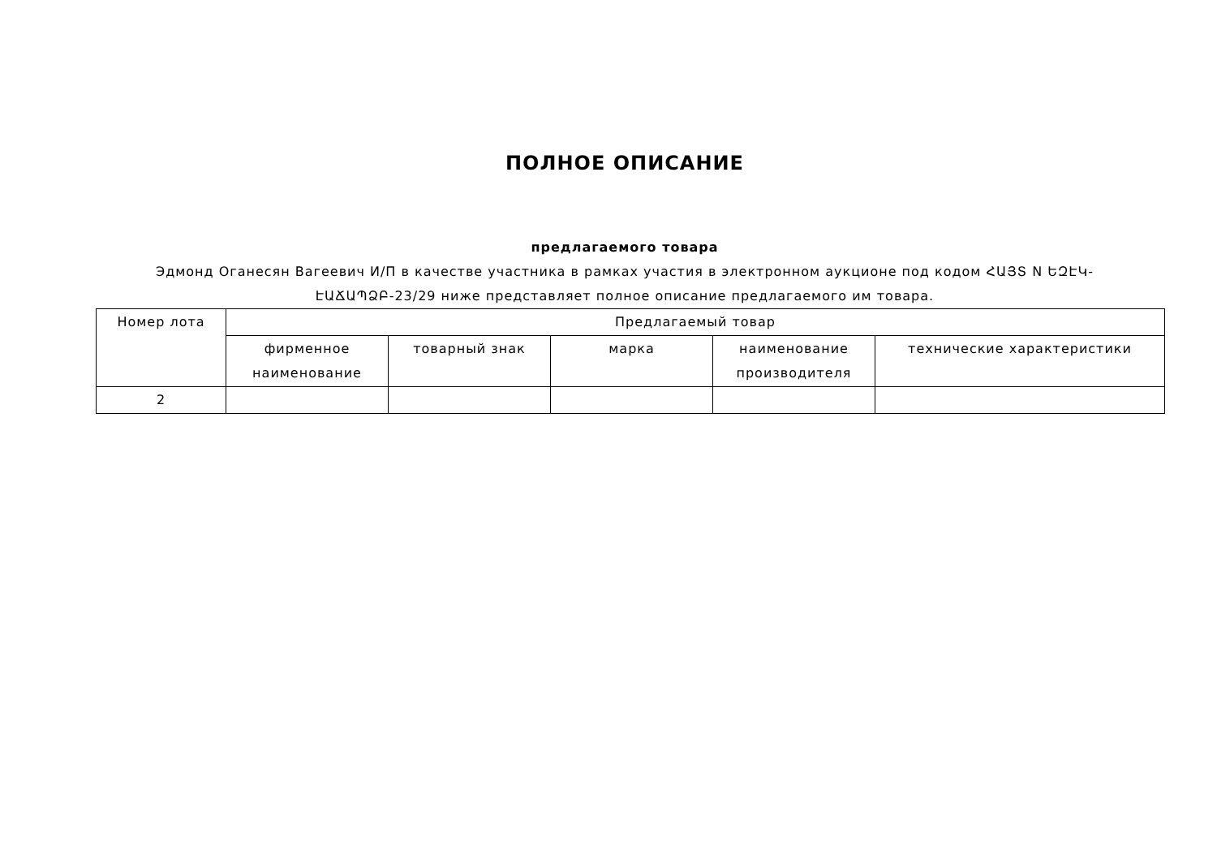ПОЛНОЕ ОПИСАНИЕ
предлагаемого товара
Эдмонд Оганесян Вагеевич И/П в качестве участника в рамках участия в электронном аукционе под кодом ՀԱՅՏ N ԵԶԷԿ-ԷԱՃԱՊՁԲ-23/29 ниже представляет полное описание предлагаемого им товара.
| Номер лота | Предлагаемый товар | | | | |
| --- | --- | --- | --- | --- | --- |
| | фирменное наименование | товарный знак | марка | наименование производителя | технические характеристики |
| 2 | | | | | |